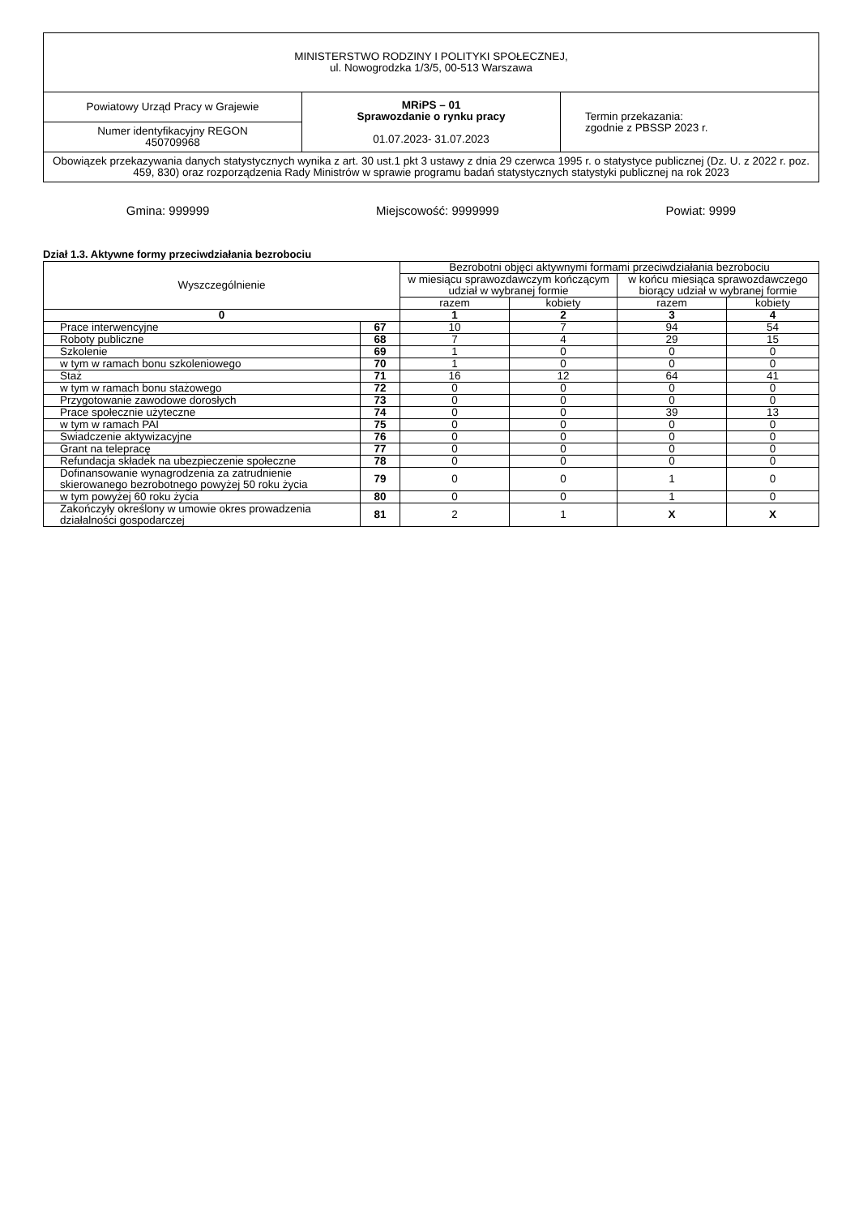| MINISTERSTWO RODZINY I POLITYKI SPOŁECZNEJ, ul. Nowogrodzka 1/3/5, 00-513 Warszawa | | |
| Powiatowy Urząd Pracy w Grajewie | MRiPS – 01 Sprawozdanie o rynku pracy 01.07.2023- 31.07.2023 | Termin przekazania: zgodnie z PBSSP 2023 r. |
| Numer identyfikacyjny REGON 450709968 | | |
| Obowiązek przekazywania danych statystycznych wynika z art. 30 ust.1 pkt 3 ustawy z dnia 29 czerwca 1995 r. o statystyce publicznej (Dz. U. z 2022 r. poz. 459, 830) oraz rozporządzenia Rady Ministrów w sprawie programu badań statystycznych statystyki publicznej na rok 2023 | | |
Gmina: 999999 Miejscowość: 9999999 Powiat: 9999
Dział 1.3. Aktywne formy przeciwdziałania bezrobociu
| Wyszczególnienie | | Bezrobotni objęci aktywnymi formami przeciwdziałania bezrobociu | | | |
| --- | --- | --- | --- | --- | --- |
| | | w miesiącu sprawozdawczym kończącym udział w wybranej formie | | w końcu miesiąca sprawozdawczego biorący udział w wybranej formie | |
| | | razem | kobiety | razem | kobiety |
| 0 | | 1 | 2 | 3 | 4 |
| Prace interwencyjne | 67 | 10 | 7 | 94 | 54 |
| Roboty publiczne | 68 | 7 | 4 | 29 | 15 |
| Szkolenie | 69 | 1 | 0 | 0 | 0 |
| w tym w ramach bonu szkoleniowego | 70 | 1 | 0 | 0 | 0 |
| Staż | 71 | 16 | 12 | 64 | 41 |
| w tym w ramach bonu stażowego | 72 | 0 | 0 | 0 | 0 |
| Przygotowanie zawodowe dorosłych | 73 | 0 | 0 | 0 | 0 |
| Prace społecznie użyteczne | 74 | 0 | 0 | 39 | 13 |
| w tym w ramach PAI | 75 | 0 | 0 | 0 | 0 |
| Swiadczenie aktywizacyjne | 76 | 0 | 0 | 0 | 0 |
| Grant na telepracę | 77 | 0 | 0 | 0 | 0 |
| Refundacja składek na ubezpieczenie społeczne | 78 | 0 | 0 | 0 | 0 |
| Dofinansowanie wynagrodzenia za zatrudnienie skierowanego bezrobotnego powyżej 50 roku życia | 79 | 0 | 0 | 1 | 0 |
| w tym powyżej 60 roku życia | 80 | 0 | 0 | 1 | 0 |
| Zakończyły określony w umowie okres prowadzenia działalności gospodarczej | 81 | 2 | 1 | X | X |